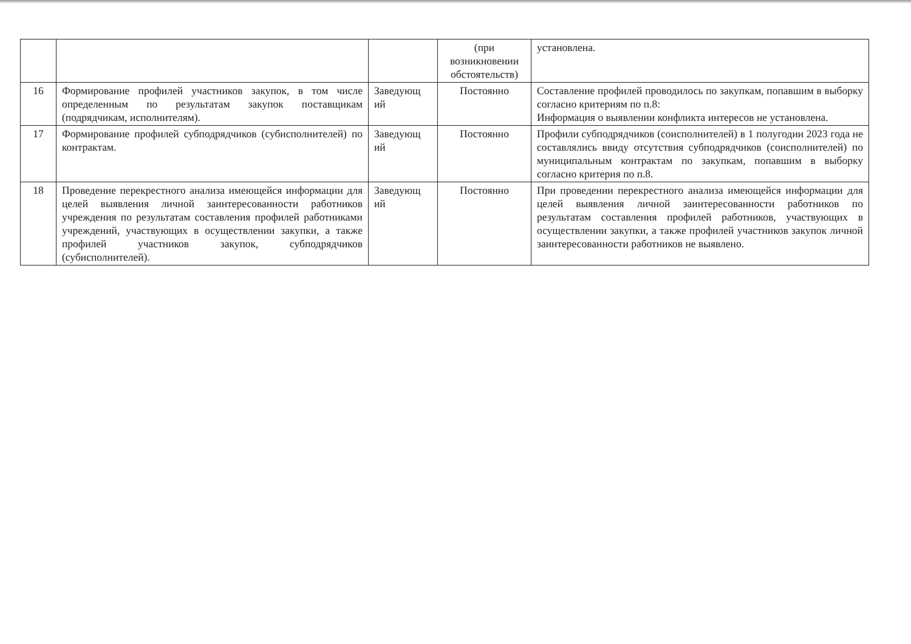| | | | (при возникновении обстоятельств) | установлена. |
| 16 | Формирование профилей участников закупок, в том числе определенным по результатам закупок поставщикам (подрядчикам, исполнителям). | Заведующ ий | Постоянно | Составление профилей проводилось по закупкам, попавшим в выборку согласно критериям по п.8: Информация о выявлении конфликта интересов не установлена. |
| 17 | Формирование профилей субподрядчиков (субисполнителей) по контрактам. | Заведующ ий | Постоянно | Профили субподрядчиков (соисполнителей) в 1 полугодии 2023 года не составлялись ввиду отсутствия субподрядчиков (соисполнителей) по муниципальным контрактам по закупкам, попавшим в выборку согласно критерия по п.8. |
| 18 | Проведение перекрестного анализа имеющейся информации для целей выявления личной заинтересованности работников учреждения по результатам составления профилей работниками учреждений, участвующих в осуществлении закупки, а также профилей участников закупок, субподрядчиков (субисполнителей). | Заведующ ий | Постоянно | При проведении перекрестного анализа имеющейся информации для целей выявления личной заинтересованности работников по результатам составления профилей работников, участвующих в осуществлении закупки, а также профилей участников закупок личной заинтересованности работников не выявлено. |